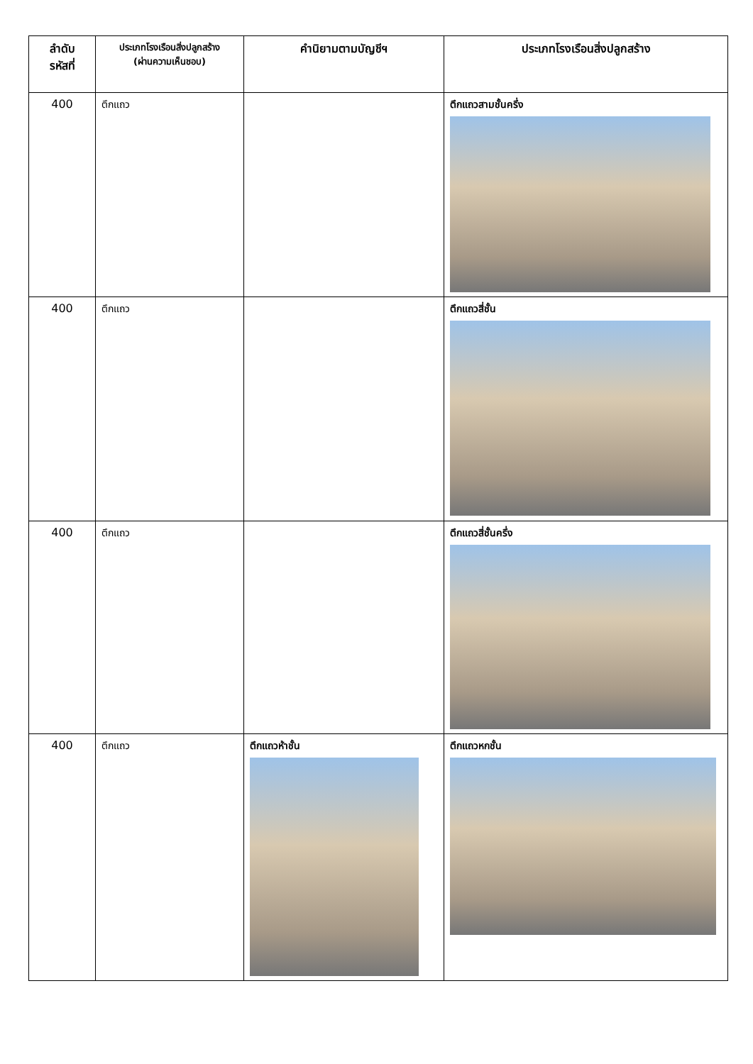| ลำดับ รหัสที่ | ประเภทโรงเรือนสิ่งปลูกสร้าง (ผ่านความเห็นชอบ) | คำนิยามตามบัญชีฯ | ประเภทโรงเรือนสิ่งปลูกสร้าง |
| --- | --- | --- | --- |
| 400 | ตึกแถว | | ตึกแถวสามชั้นครึ่ง |
| 400 | ตึกแถว | | ตึกแถวสี่ชั้น |
| 400 | ตึกแถว | | ตึกแถวสี่ชั้นครึ่ง |
| 400 | ตึกแถว | ตึกแถวห้าชั้น | ตึกแถวหกชั้น |